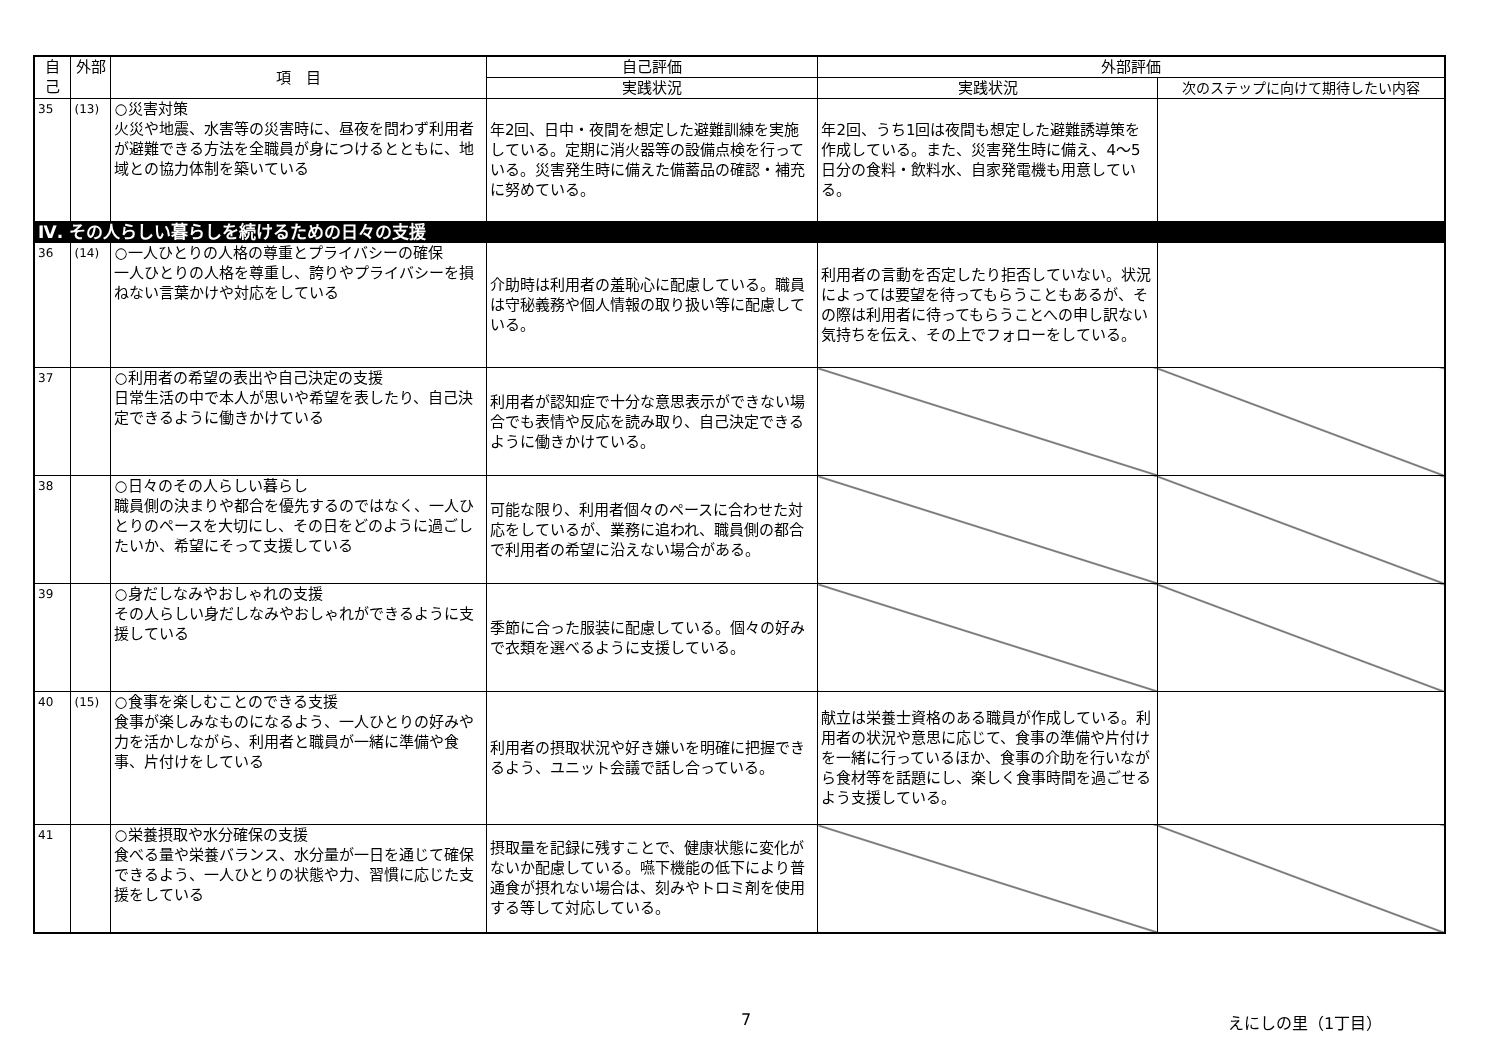| 自己 | 外部 | 項 目 | 自己評価 | 外部評価 | |
| --- | --- | --- | --- | --- | --- |
| | | | 実践状況 | 実践状況 | 次のステップに向けて期待したい内容 |
| 35 | (13) | ○災害対策 火災や地震、水害等の災害時に、昼夜を問わず利用者が避難できる方法を全職員が身につけるとともに、地域との協力体制を築いている | 年2回、日中・夜間を想定した避難訓練を実施している。定期に消火器等の設備点検を行っている。災害発生時に備えた備蓄品の確認・補充に努めている。 | 年2回、うち1回は夜間も想定した避難誘導策を作成している。また、災害発生時に備え、4～5日分の食料・飲料水、自家発電機も用意している。 | |
| Ⅳ. その人らしい暮らしを続けるための日々の支援 | | | | | |
| 36 | (14) | ○一人ひとりの人格の尊重とプライバシーの確保 一人ひとりの人格を尊重し、誇りやプライバシーを損ねない言葉かけや対応をしている | 介助時は利用者の羞恥心に配慮している。職員は守秘義務や個人情報の取り扱い等に配慮している。 | 利用者の言動を否定したり拒否していない。状況によっては要望を待ってもらうこともあるが、その際は利用者に待ってもらうことへの申し訳ない気持ちを伝え、その上でフォローをしている。 | |
| 37 | | ○利用者の希望の表出や自己決定の支援 日常生活の中で本人が思いや希望を表したり、自己決定できるように働きかけている | 利用者が認知症で十分な意思表示ができない場合でも表情や反応を読み取り、自己決定できるように働きかけている。 | | |
| 38 | | ○日々のその人らしい暮らし 職員側の決まりや都合を優先するのではなく、一人ひとりのペースを大切にし、その日をどのように過ごしたいか、希望にそって支援している | 可能な限り、利用者個々のペースに合わせた対応をしているが、業務に追われ、職員側の都合で利用者の希望に沿えない場合がある。 | | |
| 39 | | ○身だしなみやおしゃれの支援 その人らしい身だしなみやおしゃれができるように支援している | 季節に合った服装に配慮している。個々の好みで衣類を選べるように支援している。 | | |
| 40 | (15) | ○食事を楽しむことのできる支援 食事が楽しみなものになるよう、一人ひとりの好みや力を活かしながら、利用者と職員が一緒に準備や食事、片付けをしている | 利用者の摂取状況や好き嫌いを明確に把握できるよう、ユニット会議で話し合っている。 | 献立は栄養士資格のある職員が作成している。利用者の状況や意思に応じて、食事の準備や片付けを一緒に行っているほか、食事の介助を行いながら食材等を話題にし、楽しく食事時間を過ごせるよう支援している。 | |
| 41 | | ○栄養摂取や水分確保の支援 食べる量や栄養バランス、水分量が一日を通じて確保できるよう、一人ひとりの状態や力、習慣に応じた支援をしている | 摂取量を記録に残すことで、健康状態に変化がないか配慮している。嚥下機能の低下により普通食が摂れない場合は、刻みやトロミ剤を使用する等して対応している。 | | |
7 えにしの里（1丁目）